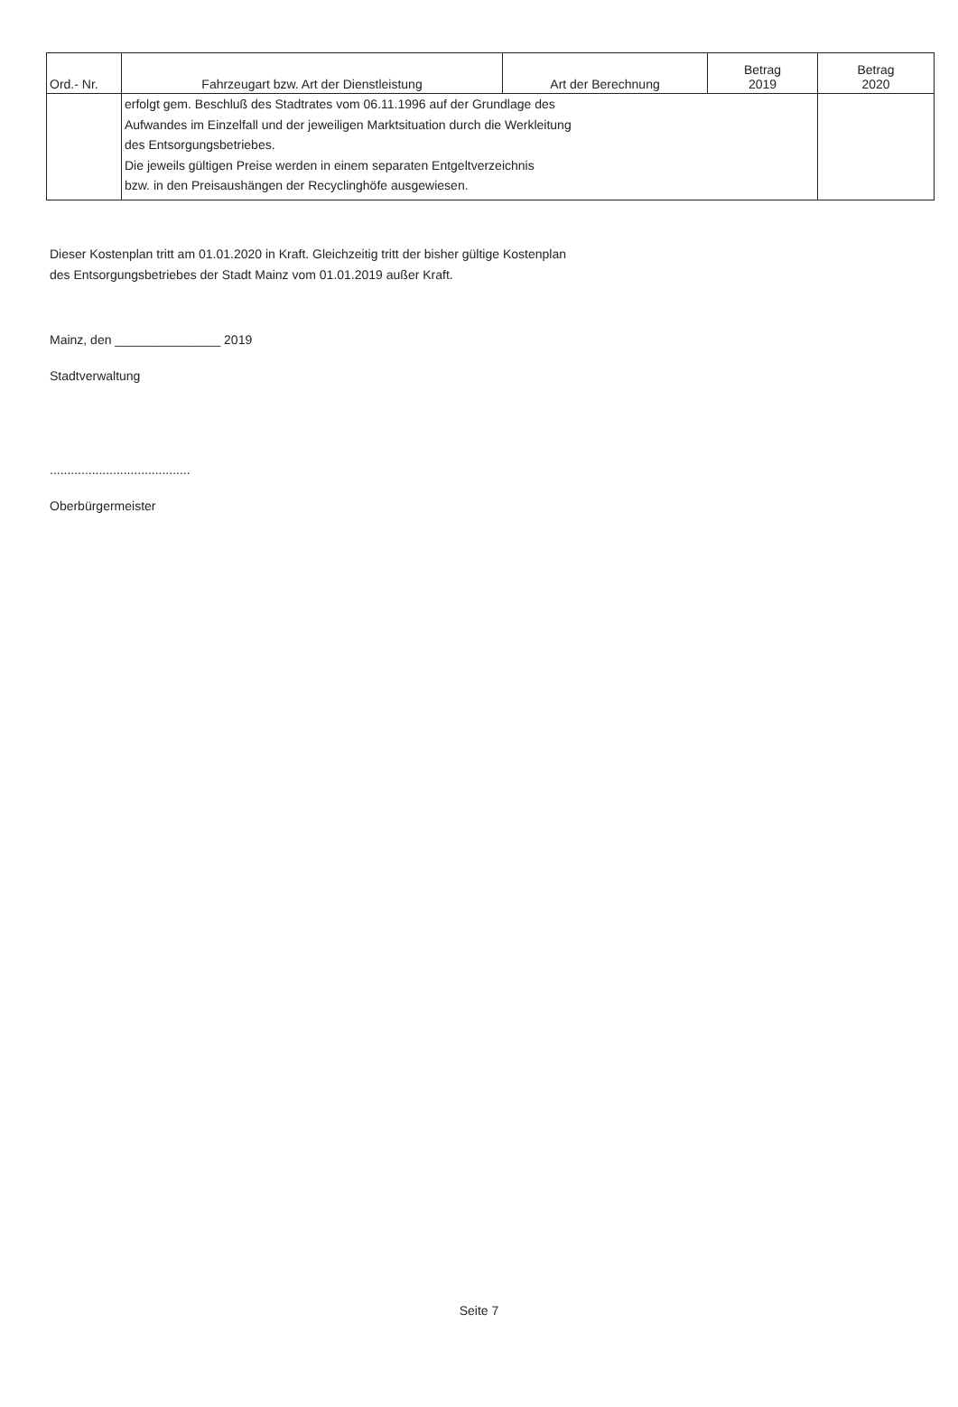| Ord.- Nr. | Fahrzeugart bzw. Art der Dienstleistung | Art der Berechnung | Betrag 2019 | Betrag 2020 |
| --- | --- | --- | --- | --- |
| | erfolgt gem. Beschluß des Stadtrates vom 06.11.1996 auf der Grundlage des Aufwandes im Einzelfall und der jeweiligen Marktsituation durch die Werkleitung des Entsorgungsbetriebes. Die jeweils gültigen Preise werden in einem separaten Entgeltverzeichnis bzw. in den Preisaushängen der Recyclinghöfe ausgewiesen. | | | |
Dieser Kostenplan tritt am 01.01.2020 in Kraft. Gleichzeitig tritt der bisher gültige Kostenplan
des Entsorgungsbetriebes der Stadt Mainz vom 01.01.2019 außer Kraft.
Mainz, den _______________ 2019
Stadtverwaltung
........................................
Oberbürgermeister
Seite 7